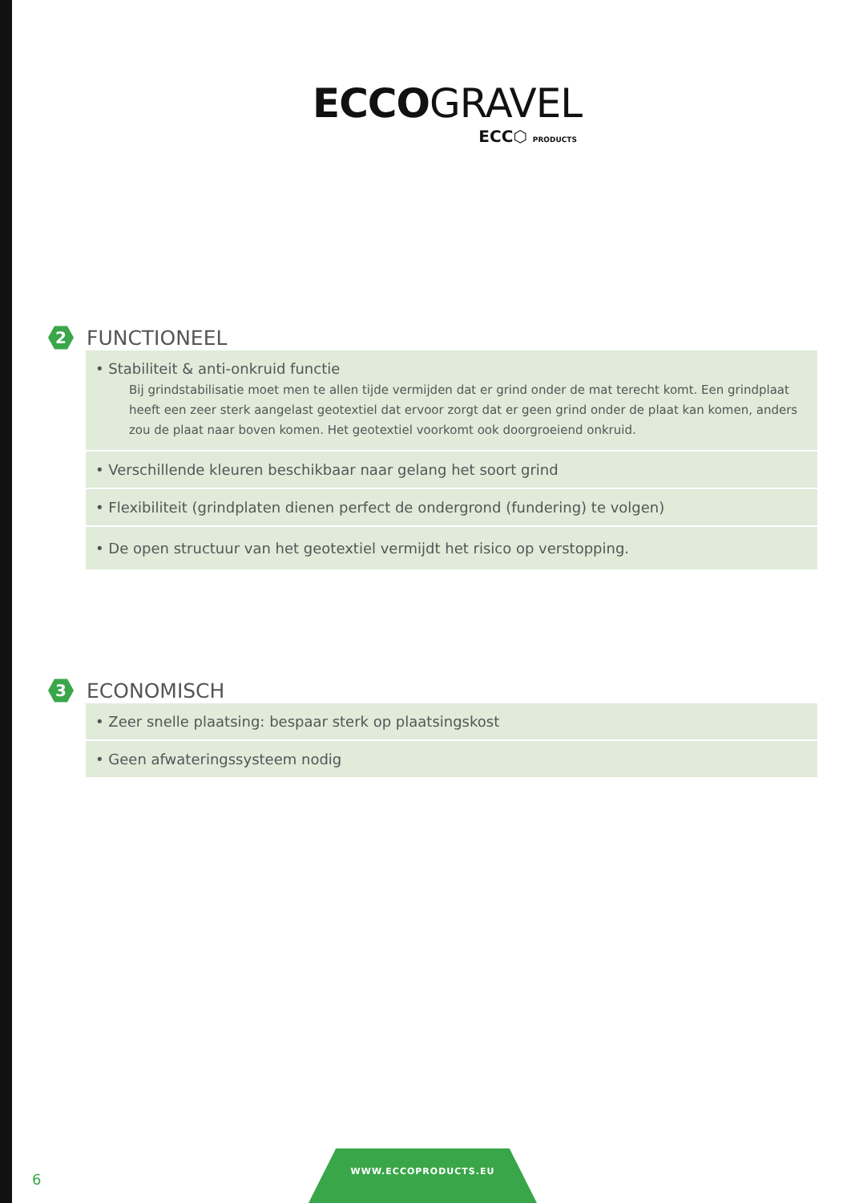ECCOGRAVEL
ECC⬡ PRODUCTS
2
FUNCTIONEEL
• Stabiliteit & anti-onkruid functie
Bij grindstabilisatie moet men te allen tijde vermijden dat er grind onder de mat terecht komt. Een grindplaat heeft een zeer sterk aangelast geotextiel dat ervoor zorgt dat er geen grind onder de plaat kan komen, anders zou de plaat naar boven komen. Het geotextiel voorkomt ook doorgroeiend onkruid.
• Verschillende kleuren beschikbaar naar gelang het soort grind
• Flexibiliteit (grindplaten dienen perfect de ondergrond (fundering) te volgen)
• De open structuur van het geotextiel vermijdt het risico op verstopping.
3
ECONOMISCH
• Zeer snelle plaatsing: bespaar sterk op plaatsingskost
• Geen afwateringssysteem nodig
6
WWW.ECCOPRODUCTS.EU